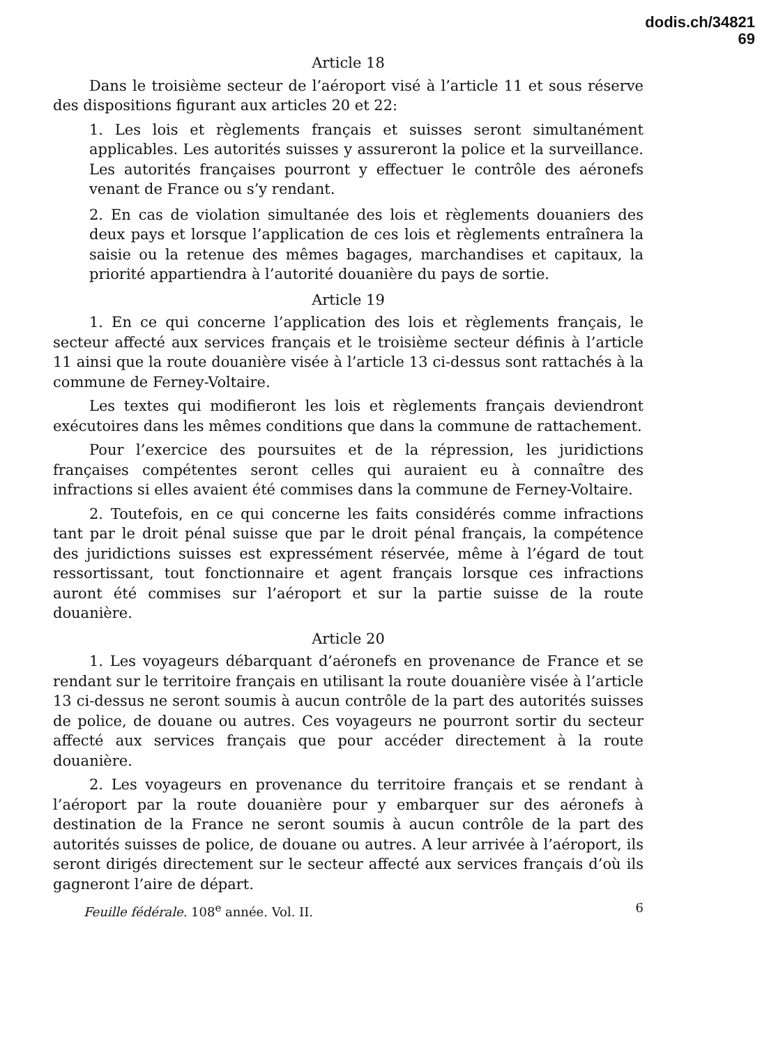dodis.ch/34821
69
Article 18
Dans le troisième secteur de l’aéroport visé à l’article 11 et sous réserve des dispositions figurant aux articles 20 et 22:
1. Les lois et règlements français et suisses seront simultanément applicables. Les autorités suisses y assureront la police et la surveillance. Les autorités françaises pourront y effectuer le contrôle des aéronefs venant de France ou s’y rendant.
2. En cas de violation simultanée des lois et règlements douaniers des deux pays et lorsque l’application de ces lois et règlements entraînera la saisie ou la retenue des mêmes bagages, marchandises et capitaux, la priorité appartiendra à l’autorité douanière du pays de sortie.
Article 19
1. En ce qui concerne l’application des lois et règlements français, le secteur affecté aux services français et le troisième secteur définis à l’article 11 ainsi que la route douanière visée à l’article 13 ci-dessus sont rattachés à la commune de Ferney-Voltaire.
Les textes qui modifieront les lois et règlements français deviendront exécutoires dans les mêmes conditions que dans la commune de rattachement.
Pour l’exercice des poursuites et de la répression, les juridictions françaises compétentes seront celles qui auraient eu à connaître des infractions si elles avaient été commises dans la commune de Ferney-Voltaire.
2. Toutefois, en ce qui concerne les faits considérés comme infractions tant par le droit pénal suisse que par le droit pénal français, la compétence des juridictions suisses est expressément réservée, même à l’égard de tout ressortissant, tout fonctionnaire et agent français lorsque ces infractions auront été commises sur l’aéroport et sur la partie suisse de la route douanière.
Article 20
1. Les voyageurs débarquant d’aéronefs en provenance de France et se rendant sur le territoire français en utilisant la route douanière visée à l’article 13 ci-dessus ne seront soumis à aucun contrôle de la part des autorités suisses de police, de douane ou autres. Ces voyageurs ne pourront sortir du secteur affecté aux services français que pour accéder directement à la route douanière.
2. Les voyageurs en provenance du territoire français et se rendant à l’aéroport par la route douanière pour y embarquer sur des aéronefs à destination de la France ne seront soumis à aucun contrôle de la part des autorités suisses de police, de douane ou autres. A leur arrivée à l’aéroport, ils seront dirigés directement sur le secteur affecté aux services français d’où ils gagneront l’aire de départ.
Feuille fédérale. 108<sup>e</sup> année. Vol. II. 6